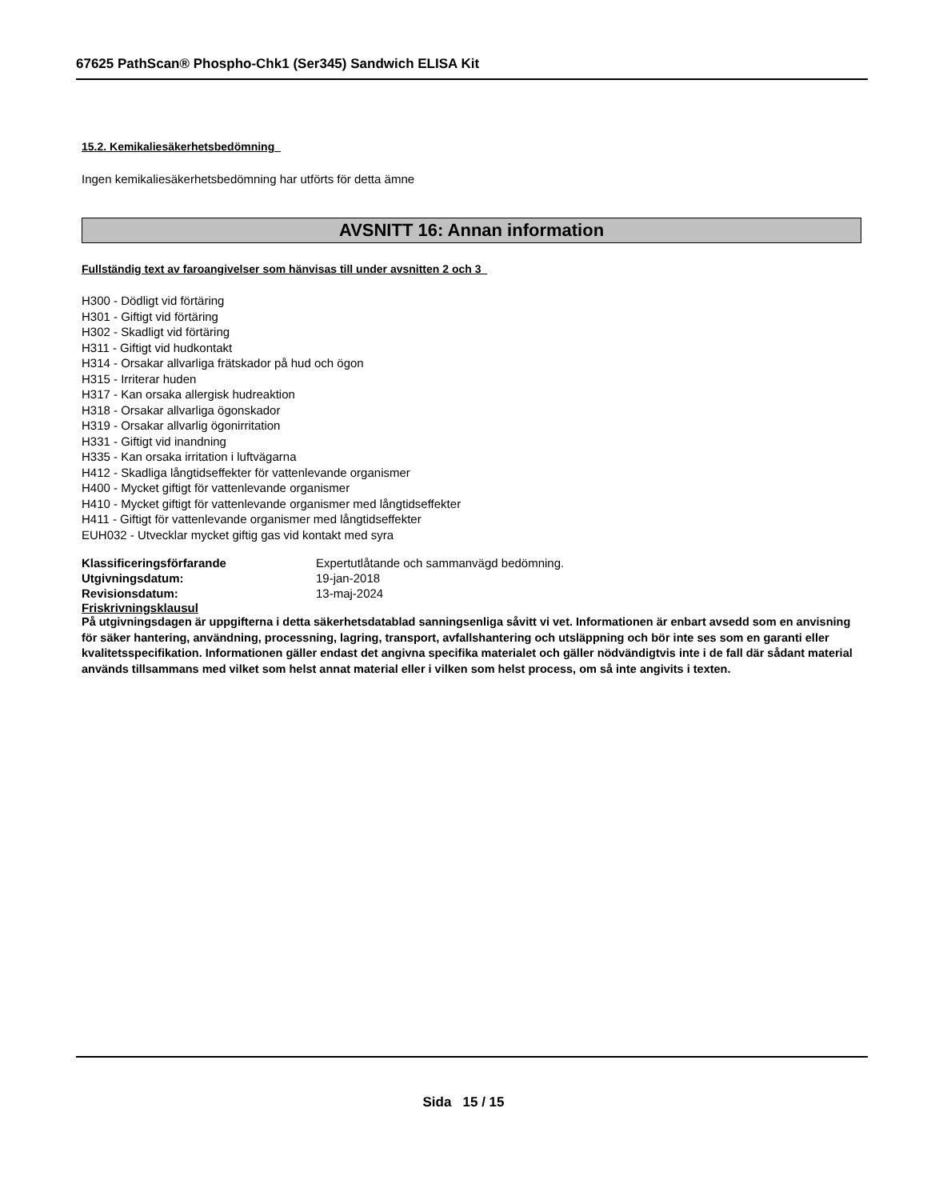67625 PathScan® Phospho-Chk1 (Ser345) Sandwich ELISA Kit
15.2. Kemikaliesäkerhetsbedömning
Ingen kemikaliesäkerhetsbedömning har utförts för detta ämne
AVSNITT 16: Annan information
Fullständig text av faroangivelser som hänvisas till under avsnitten 2 och 3
H300 - Dödligt vid förtäring
H301 - Giftigt vid förtäring
H302 - Skadligt vid förtäring
H311 - Giftigt vid hudkontakt
H314 - Orsakar allvarliga frätskador på hud och ögon
H315 - Irriterar huden
H317 - Kan orsaka allergisk hudreaktion
H318 - Orsakar allvarliga ögonskador
H319 - Orsakar allvarlig ögonirritation
H331 - Giftigt vid inandning
H335 - Kan orsaka irritation i luftvägarna
H412 - Skadliga långtidseffekter för vattenlevande organismer
H400 - Mycket giftigt för vattenlevande organismer
H410 - Mycket giftigt för vattenlevande organismer med långtidseffekter
H411 - Giftigt för vattenlevande organismer med långtidseffekter
EUH032 - Utvecklar mycket giftig gas vid kontakt med syra
| Klassificeringsförfarande | Expertutlåtande och sammanvägd bedömning. |
| Utgivningsdatum: | 19-jan-2018 |
| Revisionsdatum: | 13-maj-2024 |
Friskrivningsklausul
På utgivningsdagen är uppgifterna i detta säkerhetsdatablad sanningsenliga såvitt vi vet. Informationen är enbart avsedd som en anvisning för säker hantering, användning, processning, lagring, transport, avfallshantering och utsläppning och bör inte ses som en garanti eller kvalitetsspecifikation. Informationen gäller endast det angivna specifika materialet och gäller nödvändigtvis inte i de fall där sådant material används tillsammans med vilket som helst annat material eller i vilken som helst process, om så inte angivits i texten.
Sida 15 / 15